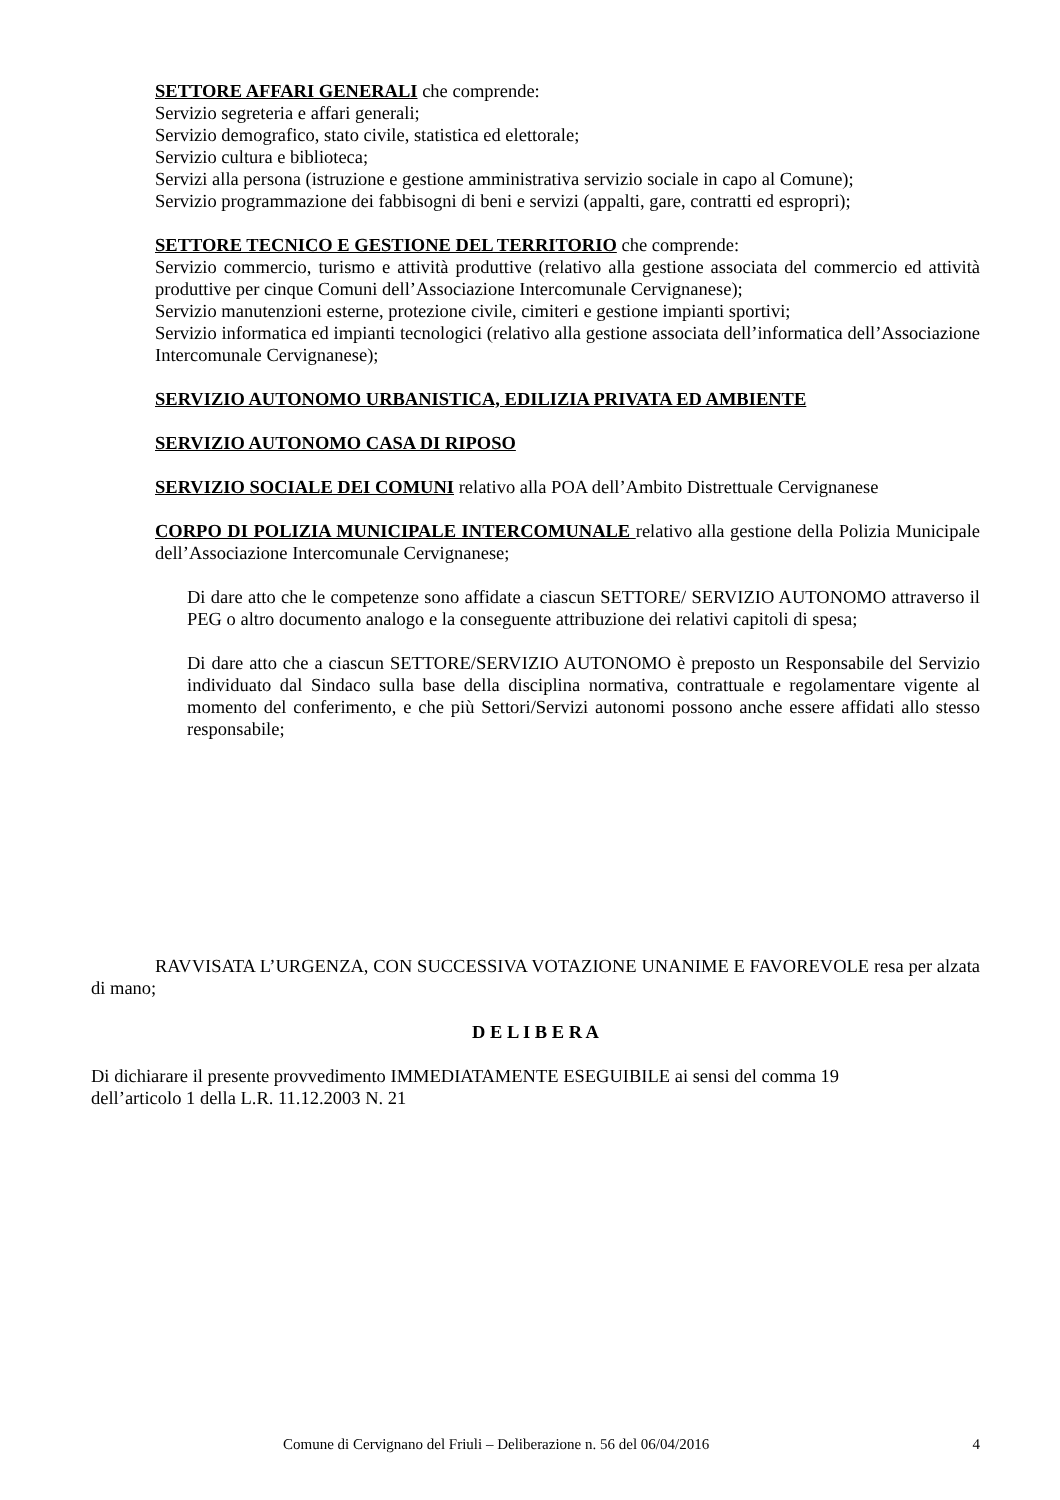SETTORE AFFARI GENERALI che comprende:
Servizio segreteria e affari generali;
Servizio demografico, stato civile, statistica ed elettorale;
Servizio cultura e biblioteca;
Servizi alla persona (istruzione e gestione amministrativa servizio sociale in capo al Comune);
Servizio programmazione dei fabbisogni di beni e servizi (appalti, gare, contratti ed espropri);
SETTORE TECNICO E GESTIONE DEL TERRITORIO che comprende:
Servizio commercio, turismo e attività produttive (relativo alla gestione associata del commercio ed attività produttive per cinque Comuni dell’Associazione Intercomunale Cervignanese);
Servizio manutenzioni esterne, protezione civile, cimiteri e gestione impianti sportivi;
Servizio informatica ed impianti tecnologici (relativo alla gestione associata dell’informatica dell’Associazione Intercomunale Cervignanese);
SERVIZIO AUTONOMO URBANISTICA, EDILIZIA PRIVATA ED AMBIENTE
SERVIZIO AUTONOMO CASA DI RIPOSO
SERVIZIO SOCIALE DEI COMUNI relativo alla POA dell’Ambito Distrettuale Cervignanese
CORPO DI POLIZIA MUNICIPALE INTERCOMUNALE relativo alla gestione della Polizia Municipale dell’Associazione Intercomunale Cervignanese;
Di dare atto che le competenze sono affidate a ciascun SETTORE/ SERVIZIO AUTONOMO attraverso il PEG o altro documento analogo e la conseguente attribuzione dei relativi capitoli di spesa;
Di dare atto che a ciascun SETTORE/SERVIZIO AUTONOMO è preposto un Responsabile del Servizio individuato dal Sindaco sulla base della disciplina normativa, contrattuale e regolamentare vigente al momento del conferimento, e che più Settori/Servizi autonomi possono anche essere affidati allo stesso responsabile;
RAVVISATA L’URGENZA, CON SUCCESSIVA VOTAZIONE UNANIME E FAVOREVOLE resa per alzata di mano;
D E L I B E R A
Di dichiarare il presente provvedimento IMMEDIATAMENTE ESEGUIBILE ai sensi del comma 19
dell’articolo 1 della L.R. 11.12.2003 N. 21
Comune di Cervignano del Friuli – Deliberazione n. 56 del 06/04/2016 4